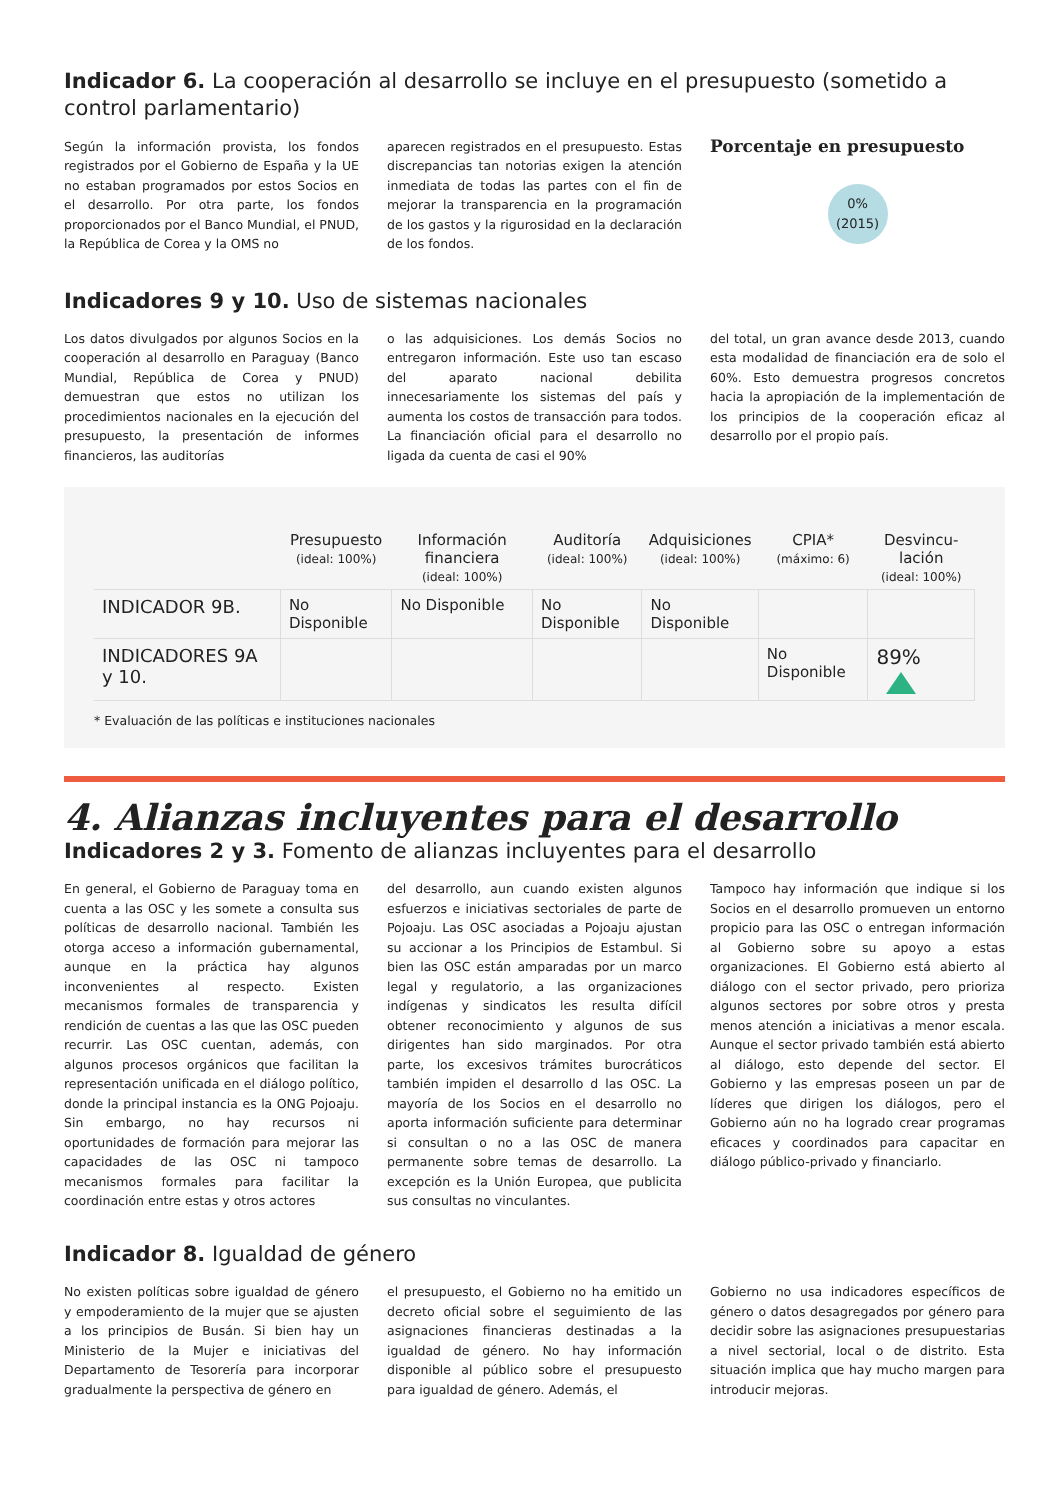Indicador 6. La cooperación al desarrollo se incluye en el presupuesto (sometido a control parlamentario)
Según la información provista, los fondos registrados por el Gobierno de España y la UE no estaban programados por estos Socios en el desarrollo. Por otra parte, los fondos proporcionados por el Banco Mundial, el PNUD, la República de Corea y la OMS no
aparecen registrados en el presupuesto. Estas discrepancias tan notorias exigen la atención inmediata de todas las partes con el fin de mejorar la transparencia en la programación de los gastos y la rigurosidad en la declaración de los fondos.
Porcentaje en presupuesto
0%
(2015)
Indicadores 9 y 10. Uso de sistemas nacionales
Los datos divulgados por algunos Socios en la cooperación al desarrollo en Paraguay (Banco Mundial, República de Corea y PNUD) demuestran que estos no utilizan los procedimientos nacionales en la ejecución del presupuesto, la presentación de informes financieros, las auditorías
o las adquisiciones. Los demás Socios no entregaron información. Este uso tan escaso del aparato nacional debilita innecesariamente los sistemas del país y aumenta los costos de transacción para todos. La financiación oficial para el desarrollo no ligada da cuenta de casi el 90%
del total, un gran avance desde 2013, cuando esta modalidad de financiación era de solo el 60%. Esto demuestra progresos concretos hacia la apropiación de la implementación de los principios de la cooperación eficaz al desarrollo por el propio país.
| | Presupuesto (ideal: 100%) | Información financiera (ideal: 100%) | Auditoría (ideal: 100%) | Adquisiciones (ideal: 100%) | CPIA* (máximo: 6) | Desvincu-lación (ideal: 100%) |
| --- | --- | --- | --- | --- | --- | --- |
| INDICADOR 9B. | No Disponible | No Disponible | No Disponible | No Disponible | | |
| INDICADORES 9A y 10. | | | | | No Disponible | 89% |
* Evaluación de las políticas e instituciones nacionales
4. Alianzas incluyentes para el desarrollo
Indicadores 2 y 3. Fomento de alianzas incluyentes para el desarrollo
En general, el Gobierno de Paraguay toma en cuenta a las OSC y les somete a consulta sus políticas de desarrollo nacional. También les otorga acceso a información gubernamental, aunque en la práctica hay algunos inconvenientes al respecto. Existen mecanismos formales de transparencia y rendición de cuentas a las que las OSC pueden recurrir. Las OSC cuentan, además, con algunos procesos orgánicos que facilitan la representación unificada en el diálogo político, donde la principal instancia es la ONG Pojoaju. Sin embargo, no hay recursos ni oportunidades de formación para mejorar las capacidades de las OSC ni tampoco mecanismos formales para facilitar la coordinación entre estas y otros actores
del desarrollo, aun cuando existen algunos esfuerzos e iniciativas sectoriales de parte de Pojoaju. Las OSC asociadas a Pojoaju ajustan su accionar a los Principios de Estambul. Si bien las OSC están amparadas por un marco legal y regulatorio, a las organizaciones indígenas y sindicatos les resulta difícil obtener reconocimiento y algunos de sus dirigentes han sido marginados. Por otra parte, los excesivos trámites burocráticos también impiden el desarrollo d las OSC. La mayoría de los Socios en el desarrollo no aporta información suficiente para determinar si consultan o no a las OSC de manera permanente sobre temas de desarrollo. La excepción es la Unión Europea, que publicita sus consultas no vinculantes.
Tampoco hay información que indique si los Socios en el desarrollo promueven un entorno propicio para las OSC o entregan información al Gobierno sobre su apoyo a estas organizaciones. El Gobierno está abierto al diálogo con el sector privado, pero prioriza algunos sectores por sobre otros y presta menos atención a iniciativas a menor escala. Aunque el sector privado también está abierto al diálogo, esto depende del sector. El Gobierno y las empresas poseen un par de líderes que dirigen los diálogos, pero el Gobierno aún no ha logrado crear programas eficaces y coordinados para capacitar en diálogo público-privado y financiarlo.
Indicador 8. Igualdad de género
No existen políticas sobre igualdad de género y empoderamiento de la mujer que se ajusten a los principios de Busán. Si bien hay un Ministerio de la Mujer e iniciativas del Departamento de Tesorería para incorporar gradualmente la perspectiva de género en
el presupuesto, el Gobierno no ha emitido un decreto oficial sobre el seguimiento de las asignaciones financieras destinadas a la igualdad de género. No hay información disponible al público sobre el presupuesto para igualdad de género. Además, el
Gobierno no usa indicadores específicos de género o datos desagregados por género para decidir sobre las asignaciones presupuestarias a nivel sectorial, local o de distrito. Esta situación implica que hay mucho margen para introducir mejoras.